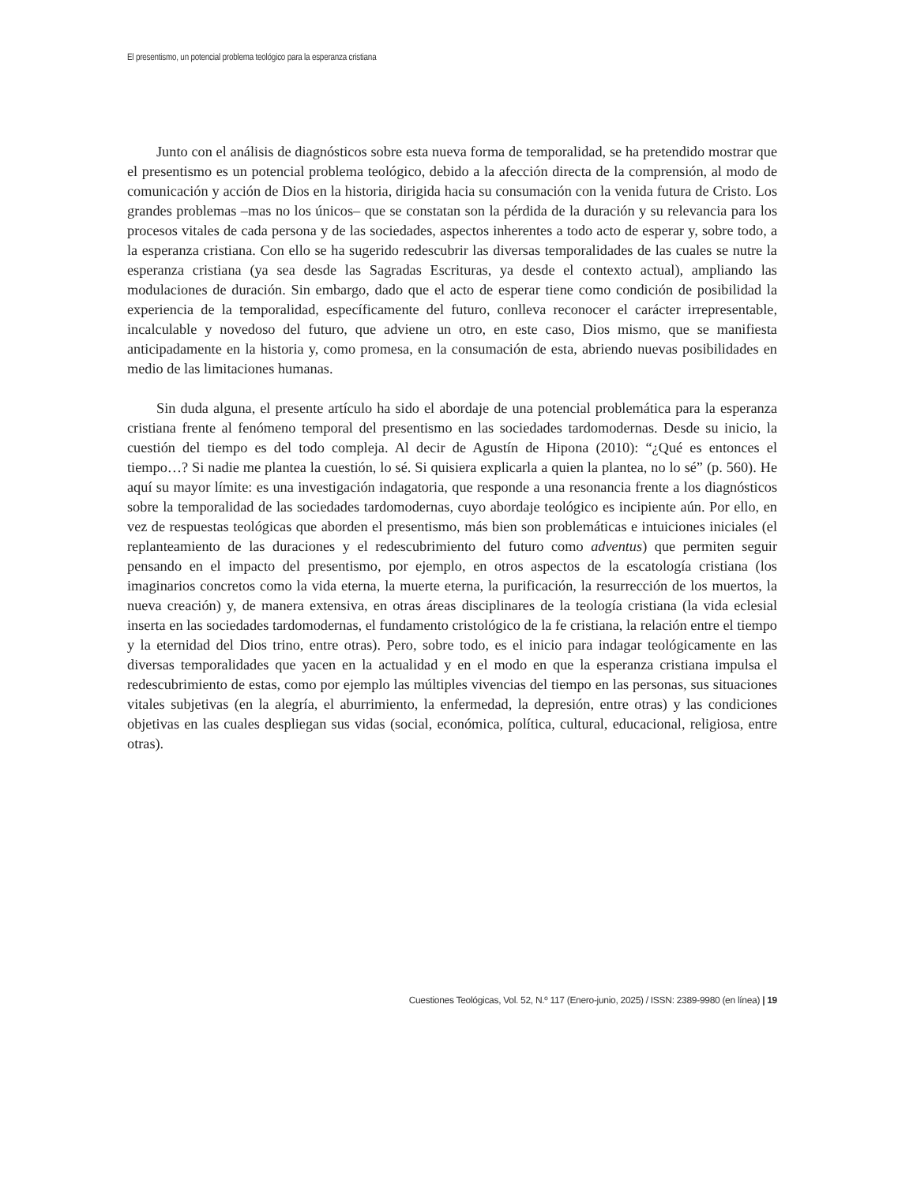El presentismo, un potencial problema teológico para la esperanza cristiana
Junto con el análisis de diagnósticos sobre esta nueva forma de temporalidad, se ha pretendido mostrar que el presentismo es un potencial problema teológico, debido a la afección directa de la comprensión, al modo de comunicación y acción de Dios en la historia, dirigida hacia su consumación con la venida futura de Cristo. Los grandes problemas –mas no los únicos– que se constatan son la pérdida de la duración y su relevancia para los procesos vitales de cada persona y de las sociedades, aspectos inherentes a todo acto de esperar y, sobre todo, a la esperanza cristiana. Con ello se ha sugerido redescubrir las diversas temporalidades de las cuales se nutre la esperanza cristiana (ya sea desde las Sagradas Escrituras, ya desde el contexto actual), ampliando las modulaciones de duración. Sin embargo, dado que el acto de esperar tiene como condición de posibilidad la experiencia de la temporalidad, específicamente del futuro, conlleva reconocer el carácter irrepresentable, incalculable y novedoso del futuro, que adviene un otro, en este caso, Dios mismo, que se manifiesta anticipadamente en la historia y, como promesa, en la consumación de esta, abriendo nuevas posibilidades en medio de las limitaciones humanas.
Sin duda alguna, el presente artículo ha sido el abordaje de una potencial problemática para la esperanza cristiana frente al fenómeno temporal del presentismo en las sociedades tardomodernas. Desde su inicio, la cuestión del tiempo es del todo compleja. Al decir de Agustín de Hipona (2010): “¿Qué es entonces el tiempo…? Si nadie me plantea la cuestión, lo sé. Si quisiera explicarla a quien la plantea, no lo sé” (p. 560). He aquí su mayor límite: es una investigación indagatoria, que responde a una resonancia frente a los diagnósticos sobre la temporalidad de las sociedades tardomodernas, cuyo abordaje teológico es incipiente aún. Por ello, en vez de respuestas teológicas que aborden el presentismo, más bien son problemáticas e intuiciones iniciales (el replanteamiento de las duraciones y el redescubrimiento del futuro como adventus) que permiten seguir pensando en el impacto del presentismo, por ejemplo, en otros aspectos de la escatología cristiana (los imaginarios concretos como la vida eterna, la muerte eterna, la purificación, la resurrección de los muertos, la nueva creación) y, de manera extensiva, en otras áreas disciplinares de la teología cristiana (la vida eclesial inserta en las sociedades tardomodernas, el fundamento cristológico de la fe cristiana, la relación entre el tiempo y la eternidad del Dios trino, entre otras). Pero, sobre todo, es el inicio para indagar teológicamente en las diversas temporalidades que yacen en la actualidad y en el modo en que la esperanza cristiana impulsa el redescubrimiento de estas, como por ejemplo las múltiples vivencias del tiempo en las personas, sus situaciones vitales subjetivas (en la alegría, el aburrimiento, la enfermedad, la depresión, entre otras) y las condiciones objetivas en las cuales despliegan sus vidas (social, económica, política, cultural, educacional, religiosa, entre otras).
Cuestiones Teológicas, Vol. 52, N.º 117 (Enero-junio, 2025) / ISSN: 2389-9980 (en línea) | 19